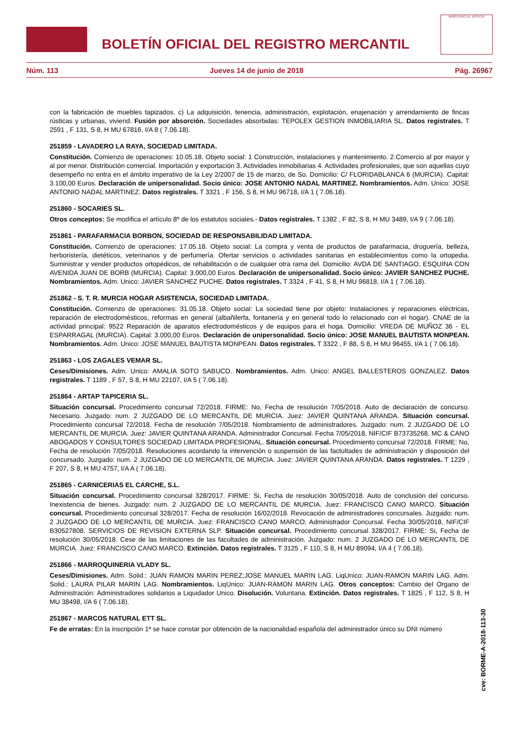BOLETÍN OFICIAL DEL REGISTRO MERCANTIL
MINISTERIO DE JUSTICIA
Núm. 113 Jueves 14 de junio de 2018 Pág. 26967
con la fabricación de muebles tapizados. c) La adquisición, tenencia, administración, explotación, enajenación y arrendamiento de fincas rústicas y urbanas, viviend. Fusión por absorción. Sociedades absorbidas: TEPOLEX GESTION INMOBILIARIA SL. Datos registrales. T 2591 , F 131, S 8, H MU 67816, I/A 8 ( 7.06.18).
251859 - LAVADERO LA RAYA, SOCIEDAD LIMITADA.
Constitución. Comienzo de operaciones: 10.05.18. Objeto social: 1 Construcción, instalaciones y mantenimiento. 2.Comercio al por mayor y al por menor. Distribución comercial. Importación y exportación 3. Actividades inmobiliarias 4. Actividades profesionales, que son aquellas cuyo desempeño no entra en el ámbito imperativo de la Ley 2/2007 de 15 de marzo, de So. Domicilio: C/ FLORIDABLANCA 6 (MURCIA). Capital: 3.100,00 Euros. Declaración de unipersonalidad. Socio único: JOSE ANTONIO NADAL MARTINEZ. Nombramientos. Adm. Unico: JOSE ANTONIO NADAL MARTINEZ. Datos registrales. T 3321 , F 156, S 8, H MU 96718, I/A 1 ( 7.06.18).
251860 - SOCARIES SL.
Otros conceptos: Se modifica el artículo 8º de los estatutos sociales.- Datos registrales. T 1382 , F 82, S 8, H MU 3489, I/A 9 ( 7.06.18).
251861 - PARAFARMACIA BORBON, SOCIEDAD DE RESPONSABILIDAD LIMITADA.
Constitución. Comienzo de operaciones: 17.05.18. Objeto social: La compra y venta de productos de parafarmacia, droguería, belleza, herboristería, dietéticos, veterinarios y de perfumería. Ofertar servicios o actividades sanitarias en establecimientos como la ortopedia. Suministrar y vender productos ortopédicos, de rehabilitación o de cualquier otra rama del. Domicilio: AVDA DE SANTIAGO, ESQUINA CON AVENIDA JUAN DE BORB (MURCIA). Capital: 3.000,00 Euros. Declaración de unipersonalidad. Socio único: JAVIER SANCHEZ PUCHE. Nombramientos. Adm. Unico: JAVIER SANCHEZ PUCHE. Datos registrales. T 3324 , F 41, S 8, H MU 96818, I/A 1 ( 7.06.18).
251862 - S. T. R. MURCIA HOGAR ASISTENCIA, SOCIEDAD LIMITADA.
Constitución. Comienzo de operaciones: 31.05.18. Objeto social: La sociedad tiene por objeto: Instalaciones y reparaciones eléctricas, reparación de electrodomésticos, reformas en general (albañilerfa, fontanería y en general todo lo relacionado con el hogar). CNAE de la actividad principal: 9522 Reparación de aparatos electrodomésticos y de equipos para el hoga. Domicilio: VREDA DE MUÑOZ 36 - EL ESPARRAGAL (MURCIA). Capital: 3.000,00 Euros. Declaración de unipersonalidad. Socio único: JOSE MANUEL BAUTISTA MONPEAN. Nombramientos. Adm. Unico: JOSE MANUEL BAUTISTA MONPEAN. Datos registrales. T 3322 , F 88, S 8, H MU 96455, I/A 1 ( 7.06.18).
251863 - LOS ZAGALES VEMAR SL.
Ceses/Dimisiones. Adm. Unico: AMALIA SOTO SABUCO. Nombramientos. Adm. Unico: ANGEL BALLESTEROS GONZALEZ. Datos registrales. T 1189 , F 57, S 8, H MU 22107, I/A 5 ( 7.06.18).
251864 - ARTAP TAPICERIA SL.
Situación concursal. Procedimiento concursal 72/2018. FIRME: No, Fecha de resolución 7/05/2018. Auto de declaración de concurso. Necesario. Juzgado: num. 2 JUZGADO DE LO MERCANTIL DE MURCIA. Juez: JAVIER QUINTANA ARANDA. Situación concursal. Procedimiento concursal 72/2018. Fecha de resolución 7/05/2018. Nombramiento de administradores. Juzgado: num. 2 JUZGADO DE LO MERCANTIL DE MURCIA. Juez: JAVIER QUINTANA ARANDA. Administrador Concursal. Fecha 7/05/2018, NIF/CIF B73735268. MC & CANO ABOGADOS Y CONSULTORES SOCIEDAD LIMITADA PROFESIONAL. Situación concursal. Procedimiento concursal 72/2018. FIRME: No, Fecha de resolución 7/05/2018. Resoluciones acordando la intervención o suspensión de las factultades de administración y disposición del concursado. Juzgado: num. 2 JUZGADO DE LO MERCANTIL DE MURCIA. Juez: JAVIER QUINTANA ARANDA. Datos registrales. T 1229 , F 207, S 8, H MU 4757, I/A A ( 7.06.18).
251865 - CARNICERIAS EL CARCHE, S.L.
Situación concursal. Procedimiento concursal 328/2017. FIRME: Si, Fecha de resolución 30/05/2018. Auto de conclusión del concurso. Inexistencia de bienes. Juzgado: num. 2 JUZGADO DE LO MERCANTIL DE MURCIA. Juez: FRANCISCO CANO MARCO. Situación concursal. Procedimiento concursal 328/2017. Fecha de resolución 16/02/2018. Revocación de administradores concursales. Juzgado: num. 2 JUZGADO DE LO MERCANTIL DE MURCIA. Juez: FRANCISCO CANO MARCO. Administrador Concursal. Fecha 30/05/2018, NIF/CIF B30527808. SERVICIOS DE REVISION EXTERNA SLP. Situación concursal. Procedimiento concursal 328/2017. FIRME: Si, Fecha de resolución 30/05/2018. Cese de las limitaciones de las facultades de administración. Juzgado: num. 2 JUZGADO DE LO MERCANTIL DE MURCIA. Juez: FRANCISCO CANO MARCO. Extinción. Datos registrales. T 3125 , F 110, S 8, H MU 89094, I/A 4 ( 7.06.18).
251866 - MARROQUINERIA VLADY SL.
Ceses/Dimisiones. Adm. Solid.: JUAN RAMON MARIN PEREZ;JOSE MANUEL MARIN LAG. LiqUnico: JUAN-RAMON MARIN LAG. Adm. Solid.: LAURA PILAR MARIN LAG. Nombramientos. LiqUnico: JUAN-RAMON MARIN LAG. Otros conceptos: Cambio del Organo de Administración: Administradores solidarios a Liquidador Unico. Disolución. Voluntaria. Extinción. Datos registrales. T 1825 , F 112, S 8, H MU 38498, I/A 6 ( 7.06.18).
251867 - MARCOS NATURAL ETT SL.
Fe de erratas: En la inscripción 1ª se hace constar por obtención de la nacionalidad española del administrador único su DNI número
cve: BORME-A-2018-113-30